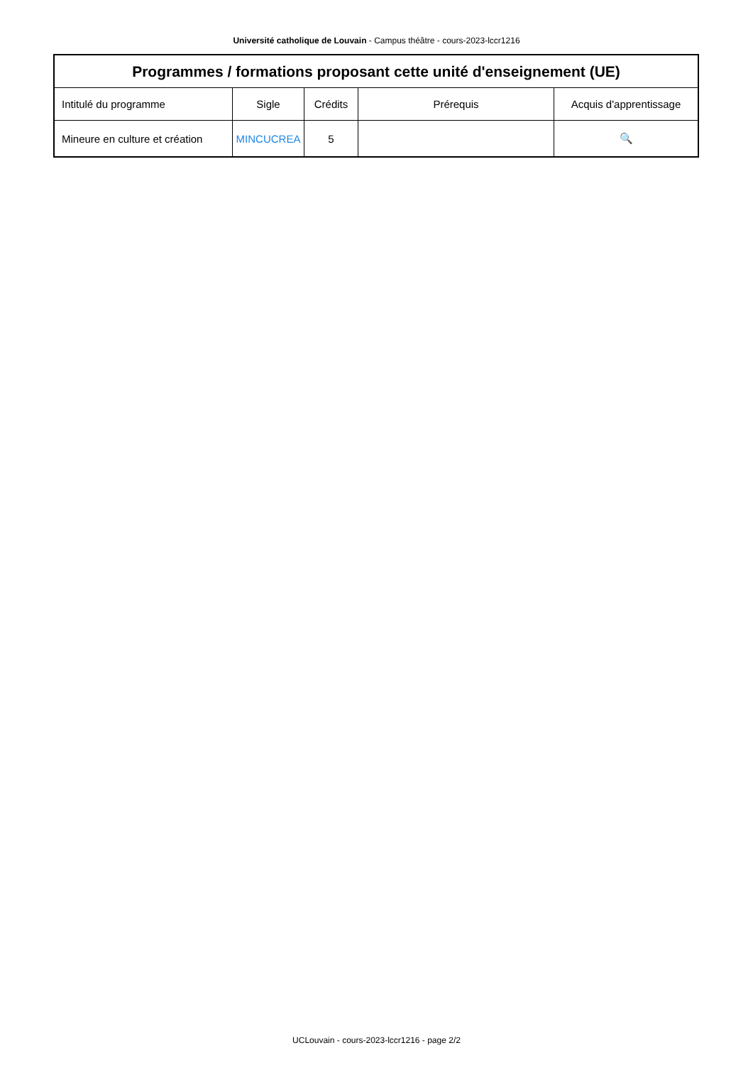Université catholique de Louvain - Campus théâtre - cours-2023-lccr1216
| Programmes / formations proposant cette unité d'enseignement (UE) | | | | |
| --- | --- | --- | --- | --- |
| Intitulé du programme | Sigle | Crédits | Prérequis | Acquis d'apprentissage |
| Mineure en culture et création | MINCUCREA | 5 | | 🔍 |
UCLouvain - cours-2023-lccr1216 - page 2/2